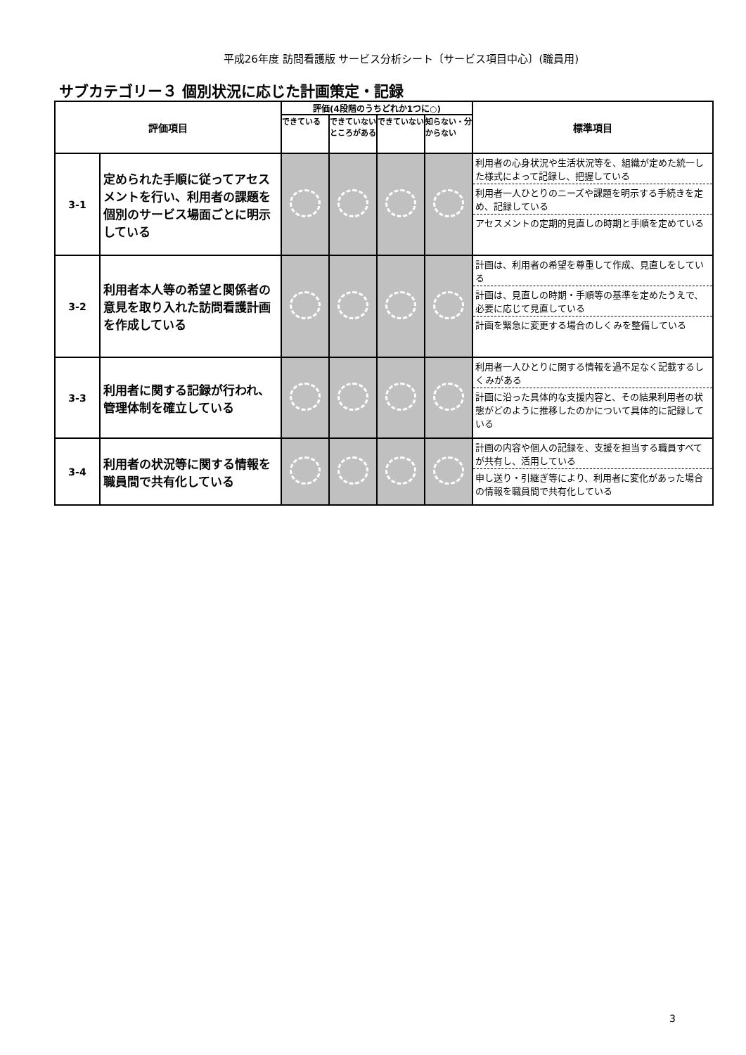平成26年度 訪問看護版 サービス分析シート〔サービス項目中心〕(職員用)
サブカテゴリー３ 個別状況に応じた計画策定・記録
| 評価項目 | | 評価(4段階のうちどれか1つに○) | | | | 標準項目 |
| --- | --- | --- | --- | --- | --- | --- |
| | | できている | できていないところがある | できていない | 知らない・分からない | |
| 3-1 | 定められた手順に従ってアセスメントを行い、利用者の課題を個別のサービス場面ごとに明示している | | | | | 利用者の心身状況や生活状況等を、組織が定めた統一した様式によって記録し、把握している 利用者一人ひとりのニーズや課題を明示する手続きを定め、記録している アセスメントの定期的見直しの時期と手順を定めている |
| 3-2 | 利用者本人等の希望と関係者の意見を取り入れた訪問看護計画を作成している | | | | | 計画は、利用者の希望を尊重して作成、見直しをしている 計画は、見直しの時期・手順等の基準を定めたうえで、必要に応じて見直している 計画を緊急に変更する場合のしくみを整備している |
| 3-3 | 利用者に関する記録が行われ、管理体制を確立している | | | | | 利用者一人ひとりに関する情報を過不足なく記載するしくみがある 計画に沿った具体的な支援内容と、その結果利用者の状態がどのように推移したのかについて具体的に記録している |
| 3-4 | 利用者の状況等に関する情報を職員間で共有化している | | | | | 計画の内容や個人の記録を、支援を担当する職員すべてが共有し、活用している 申し送り・引継ぎ等により、利用者に変化があった場合の情報を職員間で共有化している |
3